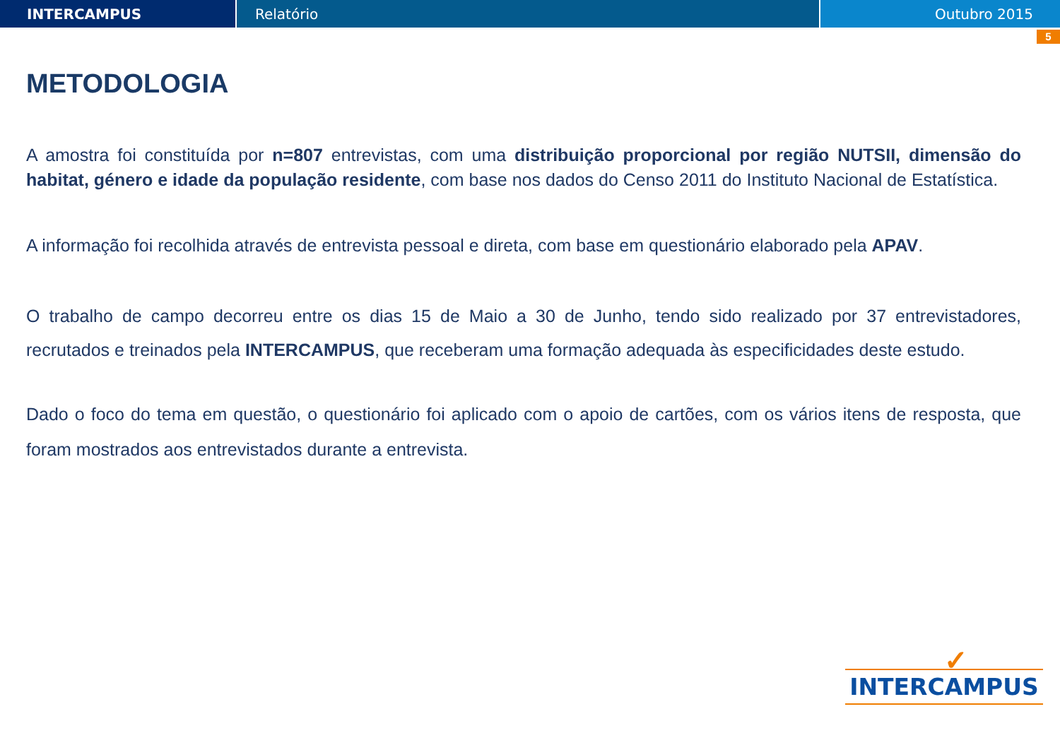INTERCAMPUS Relatório Outubro 2015
5
METODOLOGIA
A amostra foi constituída por n=807 entrevistas, com uma distribuição proporcional por região NUTSII, dimensão do habitat, género e idade da população residente, com base nos dados do Censo 2011 do Instituto Nacional de Estatística.
A informação foi recolhida através de entrevista pessoal e direta, com base em questionário elaborado pela APAV.
O trabalho de campo decorreu entre os dias 15 de Maio a 30 de Junho, tendo sido realizado por 37 entrevistadores, recrutados e treinados pela INTERCAMPUS, que receberam uma formação adequada às especificidades deste estudo.
Dado o foco do tema em questão, o questionário foi aplicado com o apoio de cartões, com os vários itens de resposta, que foram mostrados aos entrevistados durante a entrevista.
✓
INTERCAMPUS